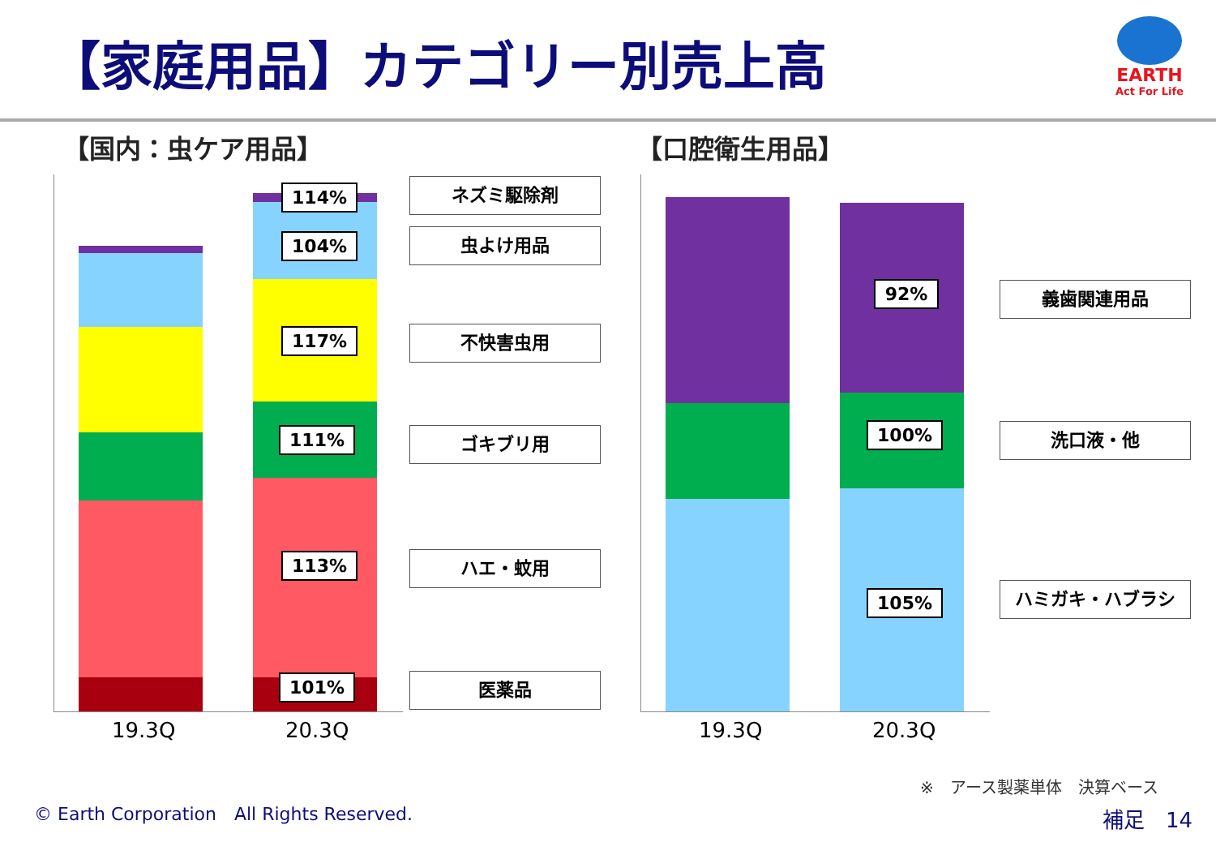【家庭用品】カテゴリー別売上高
EARTH
Act For Life
【国内：虫ケア用品】 【口腔衛生用品】
114%
104%
117%
111%
113%
101%
ネズミ駆除剤
虫よけ用品
不快害虫用
ゴキブリ用
ハエ・蚊用
医薬品
19.3Q 20.3Q
92%
100%
105%
義歯関連用品
洗口液・他
ハミガキ・ハブラシ
19.3Q 20.3Q
※　アース製薬単体　決算ベース
© Earth Corporation　All Rights Reserved.
補足　14